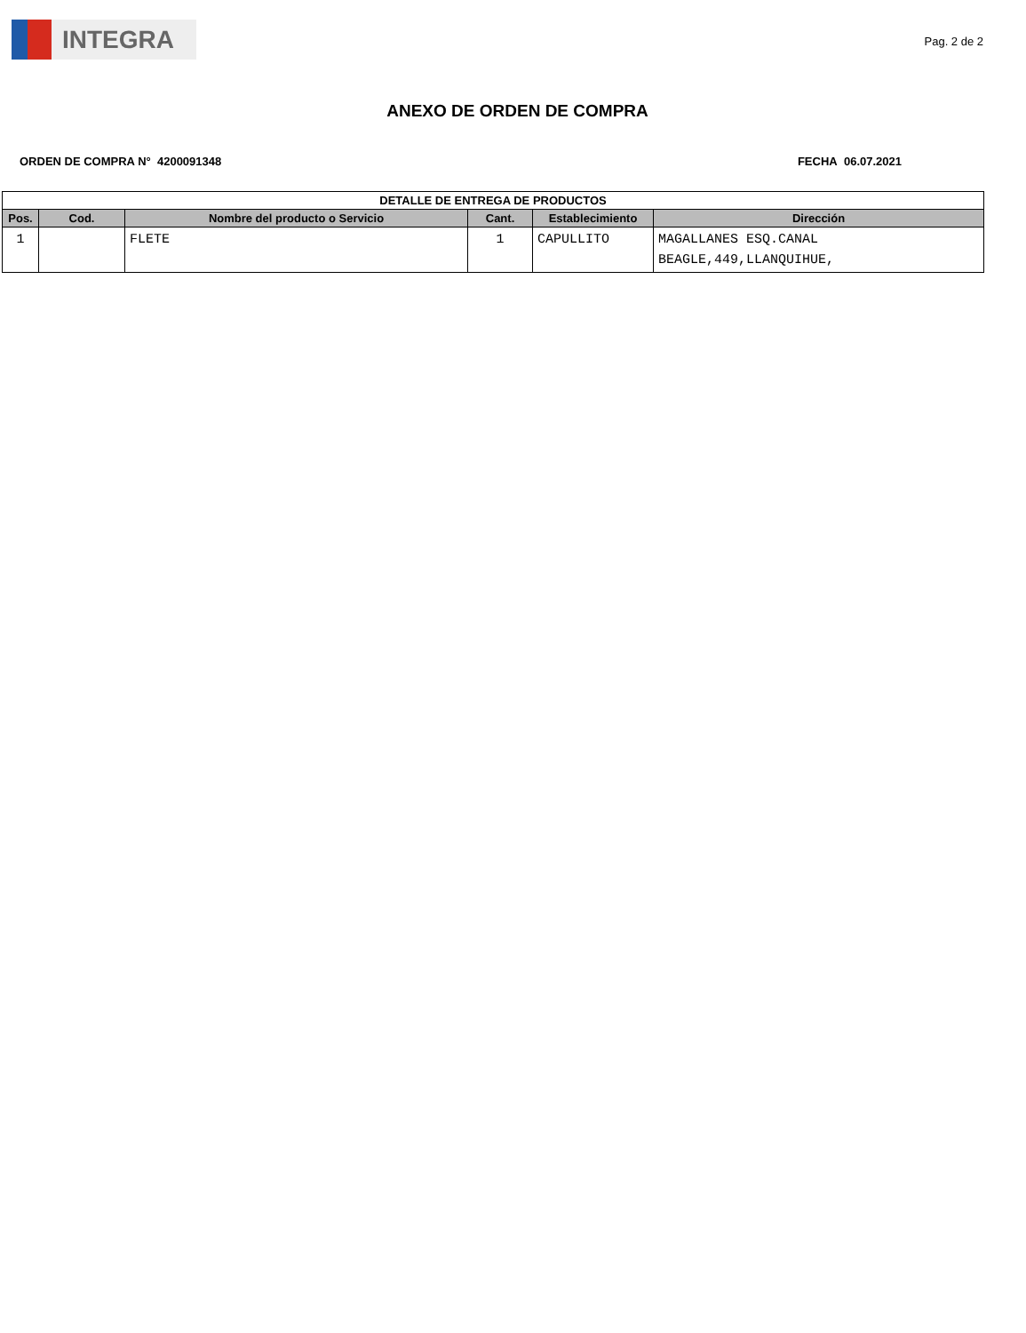INTEGRA
Pag. 2 de 2
ANEXO DE ORDEN DE COMPRA
ORDEN DE COMPRA N° 4200091348 FECHA 06.07.2021
| DETALLE DE ENTREGA DE PRODUCTOS | | | | | |
| --- | --- | --- | --- | --- | --- |
| Pos. | Cod. | Nombre del producto o Servicio | Cant. | Establecimiento | Dirección |
| 1 | | FLETE | 1 | CAPULLITO | MAGALLANES ESQ.CANAL BEAGLE,449,LLANQUIHUE, |